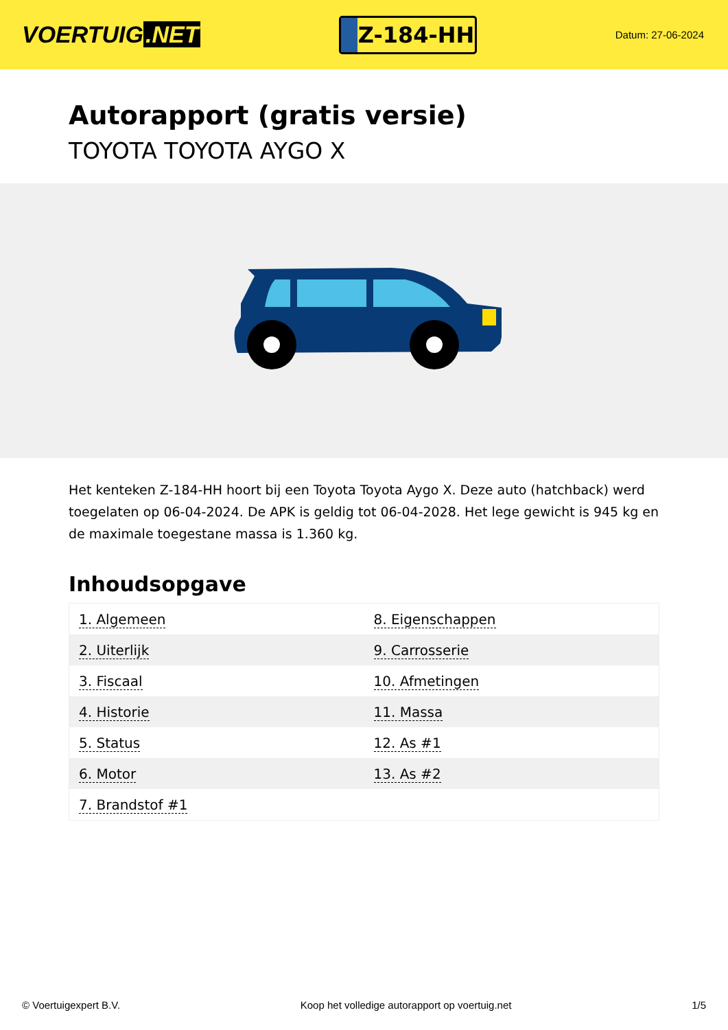VOERTUIG.NET
Z-184-HH
Datum: 27-06-2024
Autorapport (gratis versie)
TOYOTA TOYOTA AYGO X
Het kenteken Z-184-HH hoort bij een Toyota Toyota Aygo X. Deze auto (hatchback) werd toegelaten op 06-04-2024. De APK is geldig tot 06-04-2028. Het lege gewicht is 945 kg en de maximale toegestane massa is 1.360 kg.
Inhoudsopgave
| 1. Algemeen | 8. Eigenschappen |
| 2. Uiterlijk | 9. Carrosserie |
| 3. Fiscaal | 10. Afmetingen |
| 4. Historie | 11. Massa |
| 5. Status | 12. As #1 |
| 6. Motor | 13. As #2 |
| 7. Brandstof #1 | |
© Voertuigexpert B.V. Koop het volledige autorapport op voertuig.net 1/5